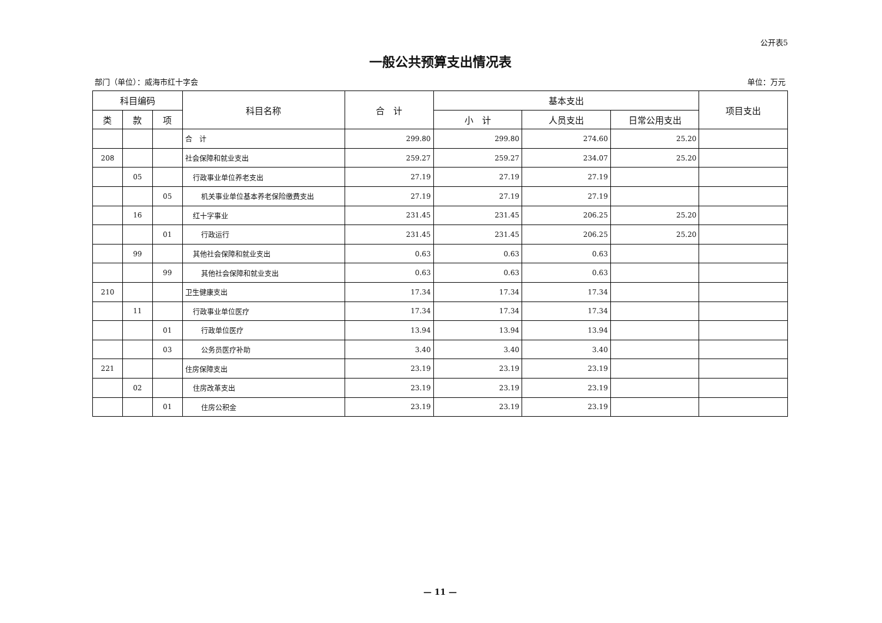公开表5
一般公共预算支出情况表
部门（单位）：威海市红十字会 单位：万元
| 科目编码 | | | 科目名称 | 合 计 | 基本支出 | | | 项目支出 |
| --- | --- | --- | --- | --- | --- | --- | --- | --- |
| 类 | 款 | 项 | | | 小 计 | 人员支出 | 日常公用支出 | |
| | | | 合 计 | 299.80 | 299.80 | 274.60 | 25.20 | |
| 208 | | | 社会保障和就业支出 | 259.27 | 259.27 | 234.07 | 25.20 | |
| | 05 | | 行政事业单位养老支出 | 27.19 | 27.19 | 27.19 | | |
| | | 05 | 机关事业单位基本养老保险缴费支出 | 27.19 | 27.19 | 27.19 | | |
| | 16 | | 红十字事业 | 231.45 | 231.45 | 206.25 | 25.20 | |
| | | 01 | 行政运行 | 231.45 | 231.45 | 206.25 | 25.20 | |
| | 99 | | 其他社会保障和就业支出 | 0.63 | 0.63 | 0.63 | | |
| | | 99 | 其他社会保障和就业支出 | 0.63 | 0.63 | 0.63 | | |
| 210 | | | 卫生健康支出 | 17.34 | 17.34 | 17.34 | | |
| | 11 | | 行政事业单位医疗 | 17.34 | 17.34 | 17.34 | | |
| | | 01 | 行政单位医疗 | 13.94 | 13.94 | 13.94 | | |
| | | 03 | 公务员医疗补助 | 3.40 | 3.40 | 3.40 | | |
| 221 | | | 住房保障支出 | 23.19 | 23.19 | 23.19 | | |
| | 02 | | 住房改革支出 | 23.19 | 23.19 | 23.19 | | |
| | | 01 | 住房公积金 | 23.19 | 23.19 | 23.19 | | |
— 11 —